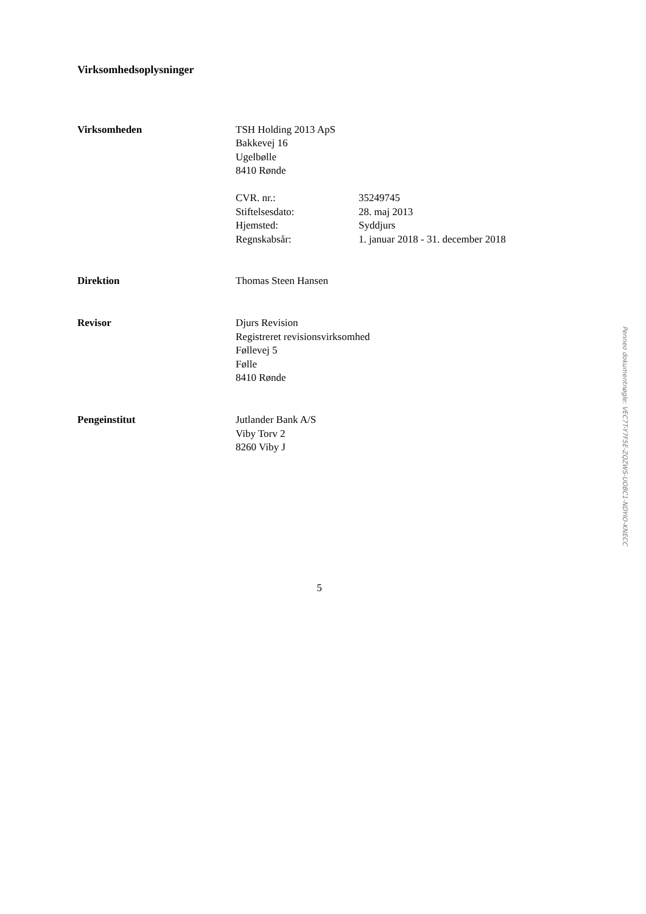Virksomhedsoplysninger
Virksomheden TSH Holding 2013 ApS
Bakkevej 16
Ugelbølle
8410 Rønde
CVR. nr.: 35249745
Stiftelsesdato: 28. maj 2013
Hjemsted: Syddjurs
Regnskabsår: 1. januar 2018 - 31. december 2018
Direktion Thomas Steen Hansen
Revisor Djurs Revision
Registreret revisionsvirksomhed
Føllevej 5
Følle
8410 Rønde
Pengeinstitut Jutlander Bank A/S
Viby Torv 2
8260 Viby J
5
Penneo dokumentnøgle: VEC7T-Y7F5E-ZQZWS-UOBC1-NDYIO-KNECC